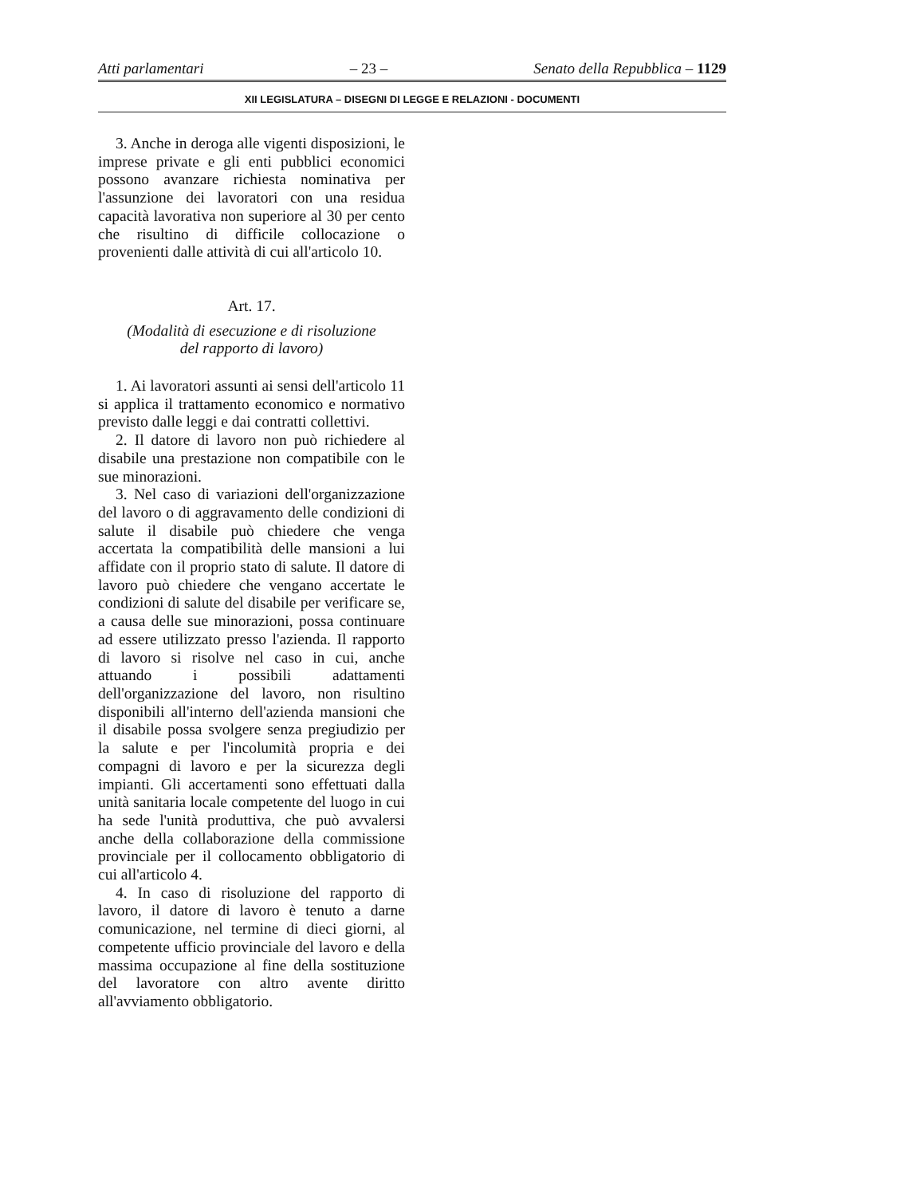Atti parlamentari – 23 – Senato della Repubblica – 1129
XII LEGISLATURA – DISEGNI DI LEGGE E RELAZIONI - DOCUMENTI
3. Anche in deroga alle vigenti disposizioni, le imprese private e gli enti pubblici economici possono avanzare richiesta nominativa per l'assunzione dei lavoratori con una residua capacità lavorativa non superiore al 30 per cento che risultino di difficile collocazione o provenienti dalle attività di cui all'articolo 10.
Art. 17.
(Modalità di esecuzione e di risoluzione
del rapporto di lavoro)
1. Ai lavoratori assunti ai sensi dell'articolo 11 si applica il trattamento economico e normativo previsto dalle leggi e dai contratti collettivi.
2. Il datore di lavoro non può richiedere al disabile una prestazione non compatibile con le sue minorazioni.
3. Nel caso di variazioni dell'organizzazione del lavoro o di aggravamento delle condizioni di salute il disabile può chiedere che venga accertata la compatibilità delle mansioni a lui affidate con il proprio stato di salute. Il datore di lavoro può chiedere che vengano accertate le condizioni di salute del disabile per verificare se, a causa delle sue minorazioni, possa continuare ad essere utilizzato presso l'azienda. Il rapporto di lavoro si risolve nel caso in cui, anche attuando i possibili adattamenti dell'organizzazione del lavoro, non risultino disponibili all'interno dell'azienda mansioni che il disabile possa svolgere senza pregiudizio per la salute e per l'incolumità propria e dei compagni di lavoro e per la sicurezza degli impianti. Gli accertamenti sono effettuati dalla unità sanitaria locale competente del luogo in cui ha sede l'unità produttiva, che può avvalersi anche della collaborazione della commissione provinciale per il collocamento obbligatorio di cui all'articolo 4.
4. In caso di risoluzione del rapporto di lavoro, il datore di lavoro è tenuto a darne comunicazione, nel termine di dieci giorni, al competente ufficio provinciale del lavoro e della massima occupazione al fine della sostituzione del lavoratore con altro avente diritto all'avviamento obbligatorio.